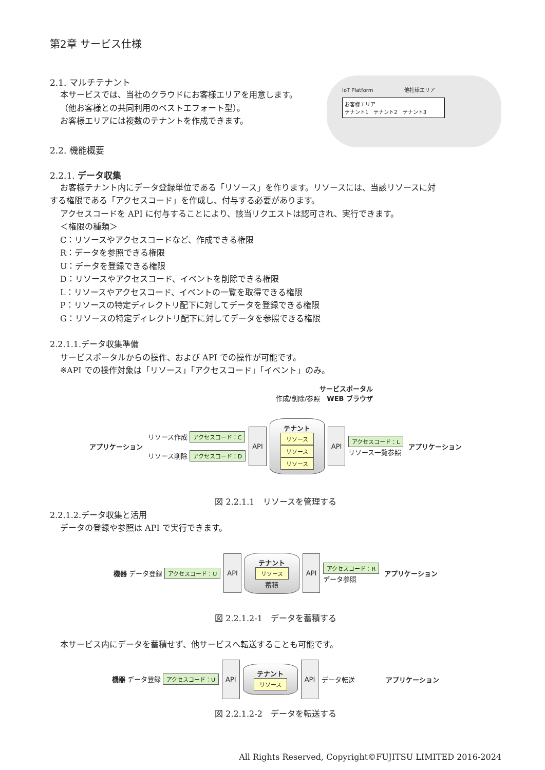第2章 サービス仕様
2.1. マルチテナント
本サービスでは、当社のクラウドにお客様エリアを用意します。
（他お客様との共同利用のベストエフォート型）。
お客様エリアには複数のテナントを作成できます。
2.2. 機能概要
IoT Platform　　　　　　他社様エリア
お客様エリア
テナント1　テナント2　テナント3
2.2.1. データ収集
お客様テナント内にデータ登録単位である「リソース」を作ります。リソースには、当該リソースに対
する権限である「アクセスコード」を作成し、付与する必要があります。
アクセスコードを API に付与することにより、該当リクエストは認可され、実行できます。
＜権限の種類＞
C：リソースやアクセスコードなど、作成できる権限
R：データを参照できる権限
U：データを登録できる権限
D：リソースやアクセスコード、イベントを削除できる権限
L：リソースやアクセスコード、イベントの一覧を取得できる権限
P：リソースの特定ディレクトリ配下に対してデータを登録できる権限
G：リソースの特定ディレクトリ配下に対してデータを参照できる権限
2.2.1.1.データ収集準備
サービスポータルからの操作、および API での操作が可能です。
※API での操作対象は「リソース」「アクセスコード」「イベント」のみ。
サービスポータル
作成/削除/参照　WEB ブラウザ
アプリケーション
リソース作成 アクセスコード：C
リソース削除 アクセスコード：D
API
テナント
リソース
リソース
リソース
API
アクセスコード：L
リソース一覧参照
アプリケーション
図 2.2.1.1　リソースを管理する
2.2.1.2.データ収集と活用
データの登録や参照は API で実行できます。
機器 データ登録 アクセスコード：U
API
テナント
リソース
蓄積
API
アクセスコード：R
データ参照
アプリケーション
図 2.2.1.2-1　データを蓄積する
本サービス内にデータを蓄積せず、他サービスへ転送することも可能です。
機器 データ登録 アクセスコード：U
API
テナント
リソース
API
データ転送 アプリケーション
図 2.2.1.2-2　データを転送する
All Rights Reserved, Copyright©FUJITSU LIMITED 2016-2024